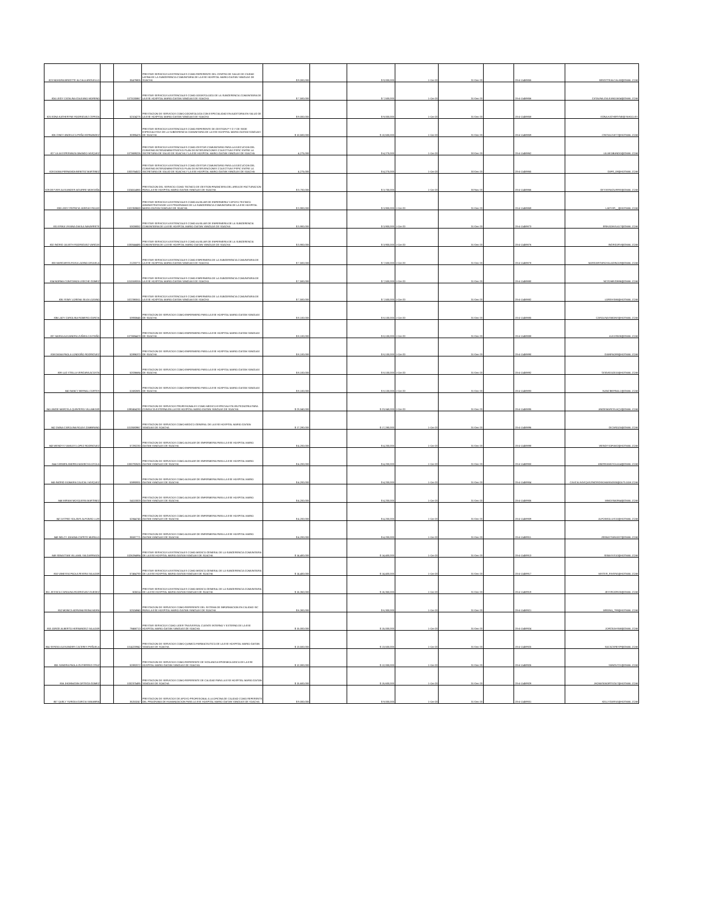| 823 NOHORA BRIGITTE ALCALA ARGUELLO | | 35479805 | PRESTAR SERVICIOS ASISTENCIALES COMO REFERENTE DEL CENTRO DE SALUD DE CIUDAD LATINA DE LA SUBGERENCIA COMUNITARIA DE LA ESE HOSPITAL MARIO GAITAN YANGUAS DE SOACHA | $ 9,000,000 | | $ 9,000,000 | 1-Oct-20 | 31-Dec-20 | | 20-4-11459855 | BRIGITTEALCALA3@GMAIL.COM |
| 824 LEIDY CATALINA GALEANO MORENO | | 1073130867 | PRESTAR SERVICIOS ASISTENCIALES COMO ODONTOLOGO DE LA SUBGERENCIA COMUNITARIA DE LA ESE HOSPITAL MARIO GAITAN YANGUAS DE SOACHA | $ 7,500,000 | | $ 7,500,000 | 1-Oct-20 | 31-Dec-20 | | 20-4-11459856 | CATALINA.GALEANO1604@GMAIL.COM |
| 825 EDNA KATHERYNE RODRIGUEZ CEPEDA | | 52104276 | PRESTACION DE SERVICIOS COMO ODONTOLOGA CON ESPECIALIDAD EN AUDITORIA EN SALUD DE LA ESE HOSPITAL MARIO GAITAN YANGUAS DE SOACHA | $ 9,000,000 | | $ 9,000,000 | 1-Oct-20 | 31-Dec-20 | | 20-4-11459858 | EDNA.KATHERYNE@YAHOO.ES |
| 826 CINDY ANGELICA PEÑA HERNANDEZ | | 30395476 | PRESTAR SERVICIOS ASISTENCIALES COMO REFERENTE DE GESTION P Y D Y DE SEDE ESPECIALISTAS DE LA SUBGERENCIA COMUNITARIA DE LA ESE HOSPITAL MARIO GAITAN YANGUAS DE SOACHA | $ 10,500,000 | | $ 10,500,000 | 1-Oct-20 | 31-Dec-20 | | 20-4-11459859 | CINTIA121877@HOTMAIL.COM |
| 827 LILIA ESPERANZA OBANDO VASQUEZ | | 1073699226 | PRESTAR SERVICIOS ASISTENCIALES COMO GESTOR COMUNITARIO PARA LA EJECUCION DEL CONVENIO INTERADMINISTRATIVO PLAN DE INTERVENCIONES COLECTIVAS PSPIC ENTRE LA SECRETARIA DE SALUD DE SOACHA Y LA ESE HOSPITAL MARIO GAITAN YANGUAS DE SOACHA | 4,275,000 | | $ 4,275,000 | 1-Oct-20 | 30-Dec-20 | | 20-4-11459862 | LILIAEOBANDO@GMAIL.COM |
| 828 DANIA FERNANDA BENITEZ MARTINEZ | | 1003764522 | PRESTAR SERVICIOS ASISTENCIALES COMO GESTOR COMUNITARIO PARA LA EJECUCION DEL CONVENIO INTERADMINISTRATIVO PLAN DE INTERVENCIONES COLECTIVAS PSPIC ENTRE LA SECRETARIA DE SALUD DE SOACHA Y LA ESE HOSPITAL MARIO GAITAN YANGUAS DE SOACHA | 4,275,000 | | $ 4,275,000 | 1-Oct-20 | 30-Dec-20 | | 20-4-11459865 | DAFE_08@HOTMAIL.COM |
| 829 DEYVER ALEXANDER AGUIRRE MONTAÑA | | 1024514865 | PRESTACION DEL SERVICIO COMO TECNICO DE GESTION FINANCIERA DEL AREA DE FACTURACION PARA LA ESE HOSPITAL MARIO GAITAN YANGUAS DE SOACHA | $ 3,700,000 | | $ 3,700,000 | 1-Oct-20 | 30-Nov-20 | | 20-4-11459866 | DEYVERAGUIRRE@GMAIL.COM |
| 830 LEIDY PATRICIA VARGAS ROJAS | | 1022359659 | PRESTAR SERVICIOS ASISTENCIALES COMO AUXILIAR DE ENFERMERIA Y APOYO TECNICO ADMINISTRATIVODE LOS PROGRAMAS DE LA SUBGERENCIA COMUNITARIA DE LA ESE HOSPITAL MARIO GAITAN YANGUAS DE SOACHA | $ 3,900,000 | | $ 3,900,000 | 1-Oct-20 | 31-Dec-20 | | 20-4-11459869 | LADYVR__@HOTMAIL.COM |
| 831 ERIKA VIVIANA DAVILA NAVARRETE | | 53038052 | PRESTAR SERVICIOS ASISTENCIALES COMO AUXILIAR DE ENFERMERIA DE LA SUBGERENCIA COMUNITARIA DE LA ESE HOSPITAL MARIO GAITAN YANGUAS DE SOACHA | $ 3,900,000 | | $ 3,900,000 | 1-Oct-20 | 31-Dec-20 | | 20-4-11459873 | ERIKADAVILA17@GMAIL.COM |
| 832 INGRID JULIETH RODRIGUEZ VARGAS | | 1030544485 | PRESTAR SERVICIOS ASISTENCIALES COMO AUXILIAR DE ENFERMERIA DE LA SUBGERENCIA COMUNITARIA DE LA ESE HOSPITAL MARIO GAITAN YANGUAS DE SOACHA | $ 3,900,000 | | $ 3,900,000 | 1-Oct-20 | 31-Dec-20 | | 20-4-11459876 | INGRIDJRV@GMAIL.COM |
| 833 MARGARITA ROSA LADINO ORJUELA | | 21233771 | PRESTAR SERVICIOS ASISTENCIALES COMO ENFERMERA DE LA SUBGERENCIA COMUNITARIA DE LA ESE HOSPITAL MARIO GAITAN YANGUAS DE SOACHA | $ 7,500,000 | | $ 7,500,000 | 1-Oct-20 | 31-Dec-20 | | 20-4-11459878 | MARGARITAROSALADINO19@GMAIL.COM |
| 834 NORMA CONSTANZA USECHE GOMEZ | | 1010169316 | PRESTAR SERVICIOS ASISTENCIALES COMO ENFERMERA DE LA SUBGERENCIA COMUNITARIA DE LA ESE HOSPITAL MARIO GAITAN YANGUAS DE SOACHA | $ 7,500,000 | | $ 7,500,000 | 1-Oct-20 | 31-Dec-20 | | 20-4-11459880 | NCGOMEZ0886@GMAIL.COM |
| 835 YEIMY LORENA SILVA LOZANO | | 1022380611 | PRESTAR SERVICIOS ASISTENCIALES COMO ENFERMERA DE LA SUBGERENCIA COMUNITARIA DE LA ESE HOSPITAL MARIO GAITAN YANGUAS DE SOACHA | $ 7,500,000 | | $ 7,500,000 | 1-Oct-20 | 31-Dec-20 | | 20-4-11459882 | LOREHSM6@HOTMAIL.COM |
| 836 LADY CAROLINA ROMERO GARCIA | | 53930646 | PRESTACION DE SERVICIOS COMO ENFERMERO PARA LA ESE HOSPITAL MARIO GAITAN YANGUAS DE SOACHA | $ 8,100,000 | | $ 8,100,000 | 1-Oct-20 | 31-Dec-20 | | 20-4-11459885 | CAROLINASIMONS@HOTMAIL.COM |
| 837 MARIA ALEJANDRA ZUÑIGA CASTAÑO | | 1073694478 | PRESTACION DE SERVICIOS COMO ENFERMERO PARA LA ESE HOSPITAL MARIO GAITAN YANGUAS DE SOACHA | $ 8,100,000 | | $ 8,100,000 | 1-Oct-20 | 31-Dec-20 | | 20-4-11459888 | ALEJIS505@GMAIL.COM |
| 838 DIANA PAOLA LONDOÑO RODRIGUEZ | | 52896370 | PRESTACION DE SERVICIOS COMO ENFERMERO PARA LA ESE HOSPITAL MARIO GAITAN YANGUAS DE SOACHA | $ 8,100,000 | | $ 8,100,000 | 1-Oct-20 | 31-Dec-20 | | 20-4-11459890 | DIANPAO99@HOTMAIL.COM |
| 839 LUZ STELLA VERGARA ACOSTA | | 52036684 | PRESTACION DE SERVICIOS COMO ENFERMERO PARA LA ESE HOSPITAL MARIO GAITAN YANGUAS DE SOACHA | $ 8,100,000 | | $ 8,100,000 | 1-Oct-20 | 31-Dec-20 | | 20-4-11459892 | TATAVIDA2015@HOTMAIL.COM |
| 840 NANCY BERNAL CORTES | | 51682691 | PRESTACION DE SERVICIOS COMO ENFERMERO PARA LA ESE HOSPITAL MARIO GAITAN YANGUAS DE SOACHA | $ 8,100,000 | | $ 8,100,000 | 1-Oct-20 | 31-Dec-20 | | 20-4-11459893 | NANCIBERNAL1@GMAIL.COM |
| 841 ANGIE MARCELA QUINTERO VILLAMIZAR | | 1090454230 | PRESTACION DE SERVICIOS PROFESIONALES COMO MEDICO ESPECIALISTA EN PEDIATRIA PARA CONSULTA EXTERNA EN LA ESE HOSPITAL MARIO GAITAN YANGUAS DE SOACHA | $ 23,040,000 | | $ 23,040,000 | 1-Oct-20 | 31-Dec-20 | | 20-4-11459895 | ANGIEMARCELAQV@GMAIL.COM |
| 842 DIANA CAROLINA ROJAS ZAMBRANO | | 1013583967 | PRESTACION DE SERVICIOS COMO MEDICO GENERAL DE LA ESE HOSPITAL MARIO GAITAN YANGUAS DE SOACHA | $ 17,280,000 | | $ 17,280,000 | 1-Oct-20 | 31-Dec-20 | | 20-4-11459896 | DICAROZA@GMAIL.COM |
| 843 WENDYS YAMILES LOPEZ RODRIGUEZ | | 57292230 | PRESTACION DE SERVICIOS COMO AUXILIAR DE ENFERMERIA PARA LA ESE HOSPITAL MARIO GAITAN YANGUAS DE SOACHA | $ 4,200,000 | | $ 4,200,000 | 1-Oct-20 | 31-Dec-20 | | 20-4-11459898 | WENDYSOFIA82@HOTMAIL.COM |
| 844 CARMEN ANDREA MAHECHA OYOLA | | 1000792625 | PRESTACION DE SERVICIOS COMO AUXILIAR DE ENFERMERIA PARA LA ESE HOSPITAL MARIO GAITAN YANGUAS DE SOACHA | $ 4,200,000 | | $ 4,200,000 | 1-Oct-20 | 31-Dec-20 | | 20-4-11459900 | ANDREAMOYOLA14@GMAIL.COM |
| 845 INGRID XIOMARA CAUCALI VASQUEZ | | 53890931 | PRESTACION DE SERVICIOS COMO AUXILIAR DE ENFERMERIA PARA LA ESE HOSPITAL MARIO GAITAN YANGUAS DE SOACHA | $ 4,200,000 | | $ 4,200,000 | 1-Oct-20 | 31-Dec-20 | | 20-4-11459904 | CAUCALIVASQUEZINGRIDXIOMARA0305@OUTLOOK.COM |
| 846 MIRIAM MOSQUERA MARTINEZ | | 54110003 | PRESTACION DE SERVICIOS COMO AUXILIAR DE ENFERMERIA PARA LA ESE HOSPITAL MARIO GAITAN YANGUAS DE SOACHA | $ 4,200,000 | | $ 4,200,000 | 1-Oct-20 | 31-Dec-20 | | 20-4-11459906 | MIMOSMAR64@GMAIL.COM |
| 847 ASTRID SOLANYI ALFONSO LUIS | | 52844745 | PRESTACION DE SERVICIOS COMO AUXILIAR DE ENFERMERIA PARA LA ESE HOSPITAL MARIO GAITAN YANGUAS DE SOACHA | $ 4,200,000 | | $ 4,200,000 | 1-Oct-20 | 31-Dec-20 | | 20-4-11459909 | ALFONSOLUIS15@HOTMAIL.COM |
| 848 NELCY JOHANA COPETE MURILLO | | 35587771 | PRESTACION DE SERVICIOS COMO AUXILIAR DE ENFERMERIA PARA LA ESE HOSPITAL MARIO GAITAN YANGUAS DE SOACHA | $ 4,200,000 | | $ 4,200,000 | 1-Oct-20 | 31-Dec-20 | | 20-4-11459911 | JSEBASTIAN1007@GMAIL.COM |
| 849 SEBASTIAN VILLAMIL SALDARRIAGA | | 1026284894 | PRESTAR SERVICIOS ASISTENCIALES COMO MEDICO GENERAL DE LA SUBGERENCIA COMUNITARIA DE LA ESE HOSPITAL MARIO GAITAN YANGUAS DE SOACHA | $ 14,400,000 | | $ 14,400,000 | 1-Oct-20 | 31-Dec-20 | | 20-4-11459913 | SEBASVS10@HOTMAIL.COM |
| 850 VANESSA PAOLA RIVERA SALAZAR | | 57464793 | PRESTAR SERVICIOS ASISTENCIALES COMO MEDICO GENERAL DE LA SUBGERENCIA COMUNITARIA DE LA ESE HOSPITAL MARIO GAITAN YANGUAS DE SOACHA | $ 14,400,000 | | $ 14,400,000 | 1-Oct-20 | 31-Dec-20 | | 20-4-11459917 | MISTER_RIVERA@HOTMAIL.COM |
| 851 JESSICA CAROLINA RODRIGUEZ GUEDEZ | | 605014 | PRESTAR SERVICIOS ASISTENCIALES COMO MEDICO GENERAL DE LA SUBGERENCIA COMUNITARIA DE LA ESE HOSPITAL MARIO GAITAN YANGUAS DE SOACHA | $ 16,350,000 | | $ 16,350,000 | 1-Oct-20 | 31-Dec-20 | | 20-4-11459919 | JESSRODRI25@GMAIL.COM |
| 852 MONICA ADRIANA REINA MORA | | 52524940 | PRESTACION DE SERVICIOS COMO REFERENTE DEL SISTEMA DE INFORMACION EN CALIDAD SIC PARA LA ESE HOSPITAL MARIO GAITAN YANGUAS DE SOACHA | $ 6,300,000 | | $ 6,300,000 | 1-Oct-20 | 31-Dec-20 | | 20-4-11459921 | MREINA_799@HOTMAIL.COM |
| 853 JORGE ALBERTO HERNANDEZ SALAZAR | | 79468713 | PRESTAR SERVICIOS COMO LIDER TRASVERSAL CLIENTE INTERNO Y EXTERNO DE LA ESE HOSPITAL MARIO GAITAN YANGUAS DE SOACHA | $ 15,000,000 | | $ 15,000,000 | 1-Oct-20 | 31-Dec-20 | | 20-4-11459924 | JORGEAHS68@GMAIL.COM |
| 854 SERGIO ALEXANDER CACERES PEÑUELA | | 1014220942 | PRESTACION DE SERVICIOS COMO QUIMICO FARMACEUTICO DE LA ESE HOSPITAL MARIO GAITAN YANGUAS DE SOACHA | $ 13,500,000 | | $ 13,500,000 | 1-Oct-20 | 31-Dec-20 | | 20-4-11459925 | SACACERESP@GMAIL.COM |
| 855 SANDRA PAOLA GUTIERREZ CRUZ | | 52882072 | PRESTACION DE SERVICIOS COMO REFERENTE DE VIGILANCIA EPIDEMIOLOGICA DE LA ESE HOSPITAL MARIO GAITAN YANGUAS DE SOACHA | $ 12,000,000 | | $ 12,000,000 | 1-Oct-20 | 31-Dec-20 | | 20-4-11459926 | SANGUT21@GMAIL.COM |
| 856 JHONNATAN ORTEGA GOMEZ | | 1032375495 | PRESTACION DE SERVICIOS COMO REFERENTE DE CALIDAD PARA LA ESE HOSPITAL MARIO GAITAN YANGUAS DE SOACHA | $ 15,600,000 | | $ 15,600,000 | 1-Oct-20 | 31-Dec-20 | | 20-4-11459929 | JHONATANORTEGA7@HOTMAIL.COM |
| 857 QUELY YURIDIA GARCIA SANABRIA | | 35253247 | PRESTACION DE SERVICIOS DE APOYO PROFESIONAL A LA OFICINA DE CALIDAD COMO REFERENTE DEL PROGRAMA DE HUMANIZACION PARA LA ESE HOSPITAL MARIO GAITAN YANGUAS DE SOACHA | $ 9,000,000 | | $ 9,000,000 | 1-Oct-20 | 31-Dec-20 | | 20-4-11459931 | KELLYGARSA@HOTMAIL.COM |